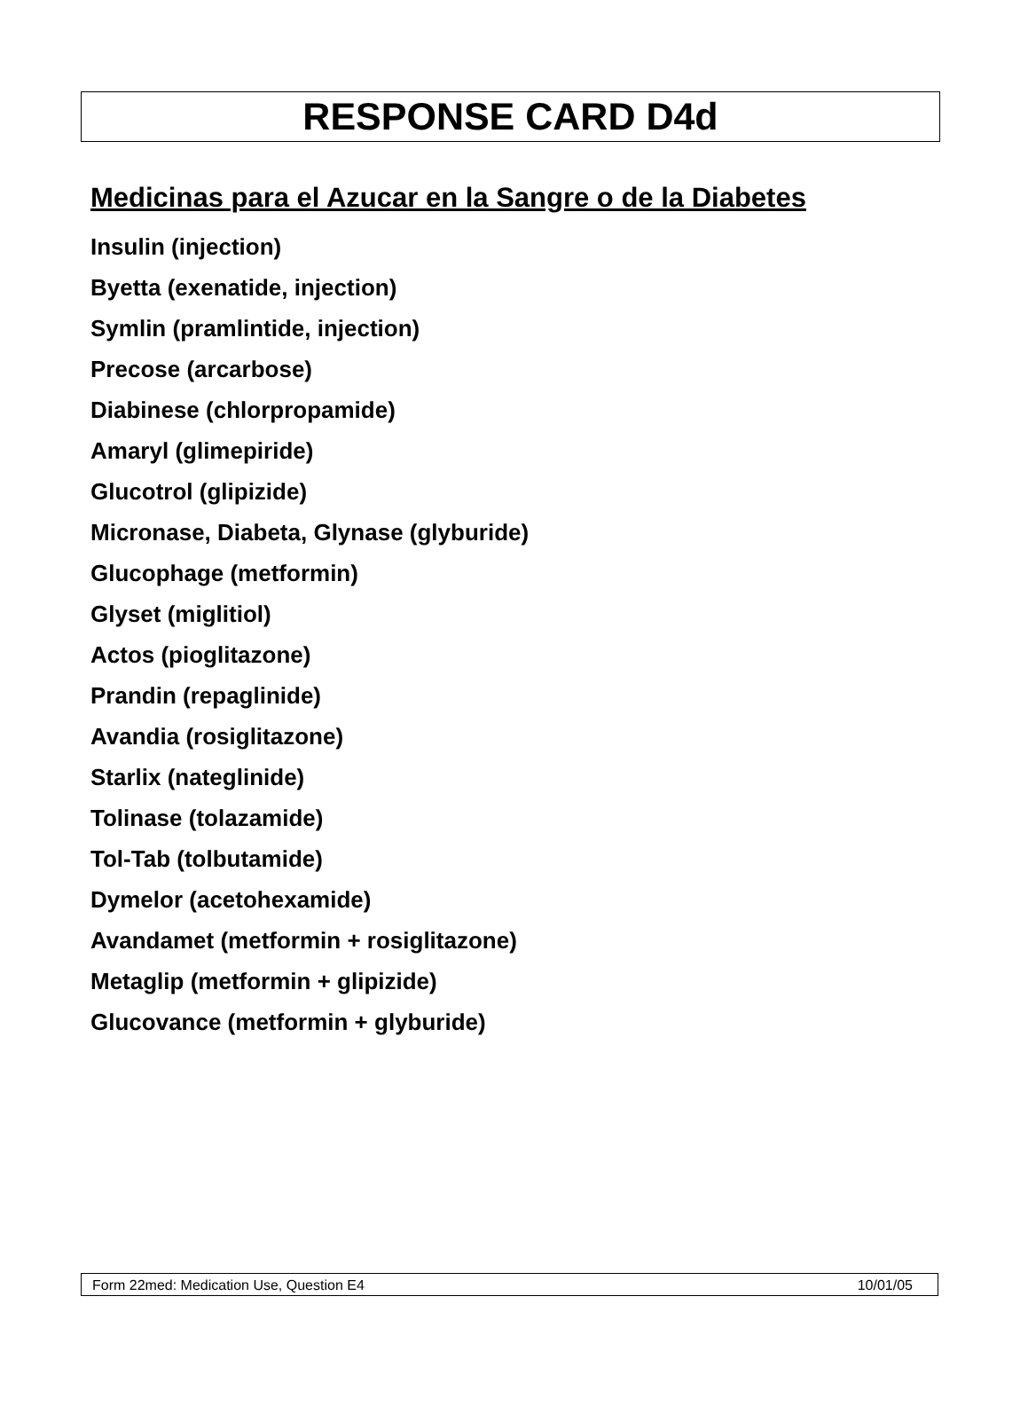RESPONSE CARD D4d
Medicinas para el Azucar en la Sangre o de la Diabetes
Insulin (injection)
Byetta (exenatide, injection)
Symlin (pramlintide, injection)
Precose (arcarbose)
Diabinese (chlorpropamide)
Amaryl (glimepiride)
Glucotrol (glipizide)
Micronase, Diabeta, Glynase (glyburide)
Glucophage (metformin)
Glyset (miglitiol)
Actos (pioglitazone)
Prandin (repaglinide)
Avandia (rosiglitazone)
Starlix (nateglinide)
Tolinase (tolazamide)
Tol-Tab (tolbutamide)
Dymelor (acetohexamide)
Avandamet (metformin + rosiglitazone)
Metaglip (metformin + glipizide)
Glucovance (metformin + glyburide)
Form 22med: Medication Use, Question E4 10/01/05